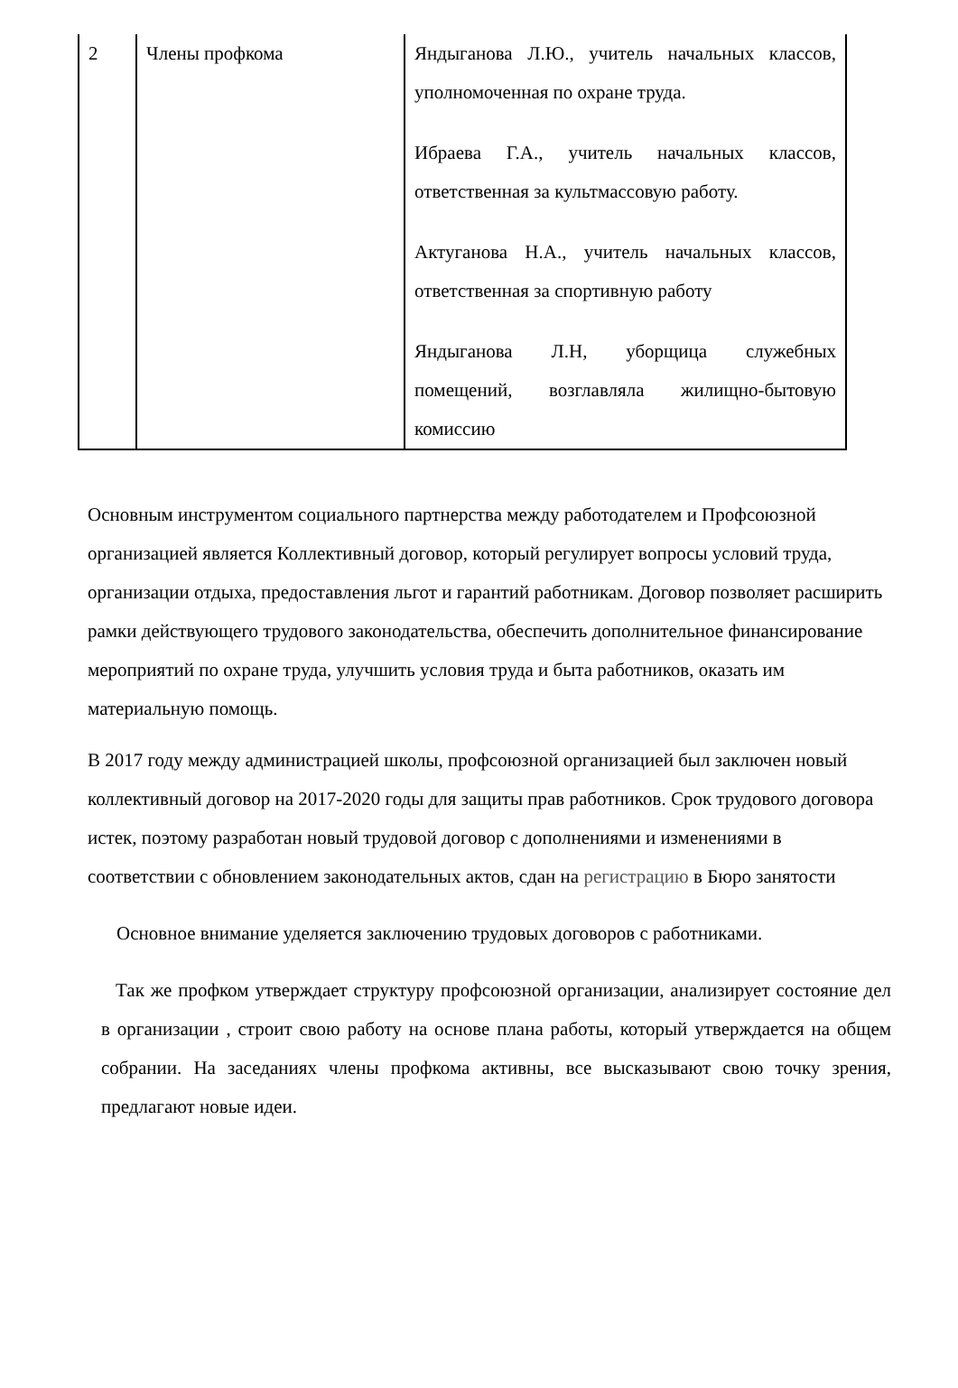| 2 | Члены профкома | Яндыганова Л.Ю., учитель начальных классов, уполномоченная по охране труда. Ибраева Г.А., учитель начальных классов, ответственная за культмассовую работу. Актуганова Н.А., учитель начальных классов, ответственная за спортивную работу Яндыганова Л.Н, уборщица служебных помещений, возглавляла жилищно-бытовую комиссию |
Основным инструментом социального партнерства между работодателем и Профсоюзной организацией является Коллективный договор, который регулирует вопросы условий труда, организации отдыха, предоставления льгот и гарантий работникам. Договор позволяет расширить рамки действующего трудового законодательства, обеспечить дополнительное финансирование мероприятий по охране труда, улучшить условия труда и быта работников, оказать им материальную помощь.
В 2017 году между администрацией школы, профсоюзной организацией был заключен новый коллективный договор на 2017-2020 годы для защиты прав работников. Срок трудового договора истек, поэтому разработан новый трудовой договор с дополнениями и изменениями в соответствии с обновлением законодательных актов, сдан на регистрацию в Бюро занятости
Основное внимание уделяется заключению трудовых договоров с работниками.
Так же профком утверждает структуру профсоюзной организации, анализирует состояние дел в организации , строит свою работу на основе плана работы, который утверждается на общем собрании. На заседаниях члены профкома активны, все высказывают свою точку зрения, предлагают новые идеи.